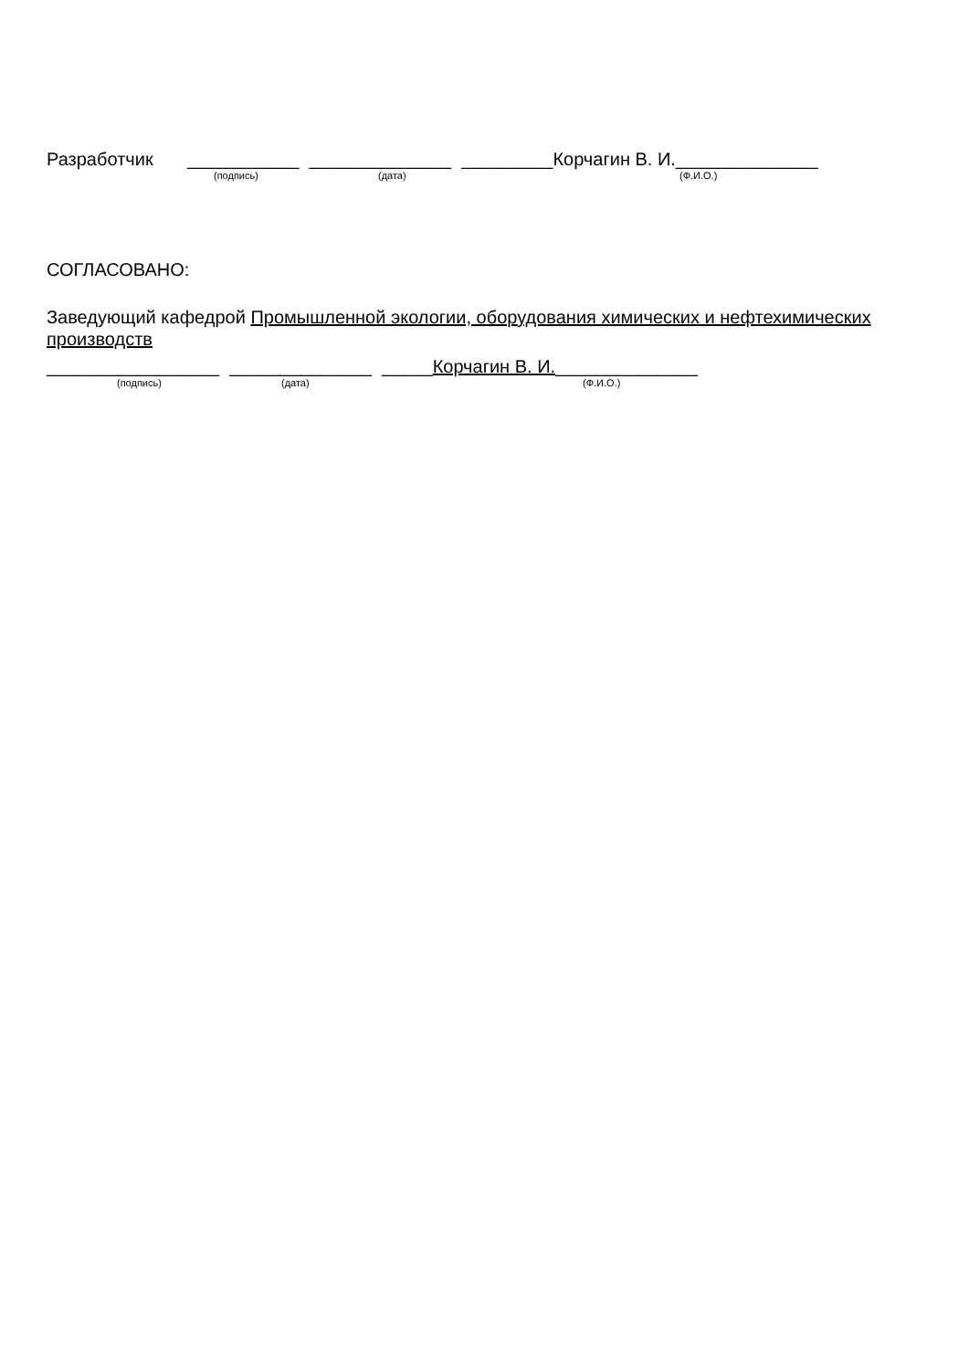Разработчик ___________ ______________ _________Корчагин В. И.______________
(подпись) (дата) (Ф.И.О.)
СОГЛАСОВАНО:
Заведующий кафедрой Промышленной экологии, оборудования химических и нефтехимических производств
_________________ ______________ _____Корчагин В. И.______________
(подпись) (дата) (Ф.И.О.)